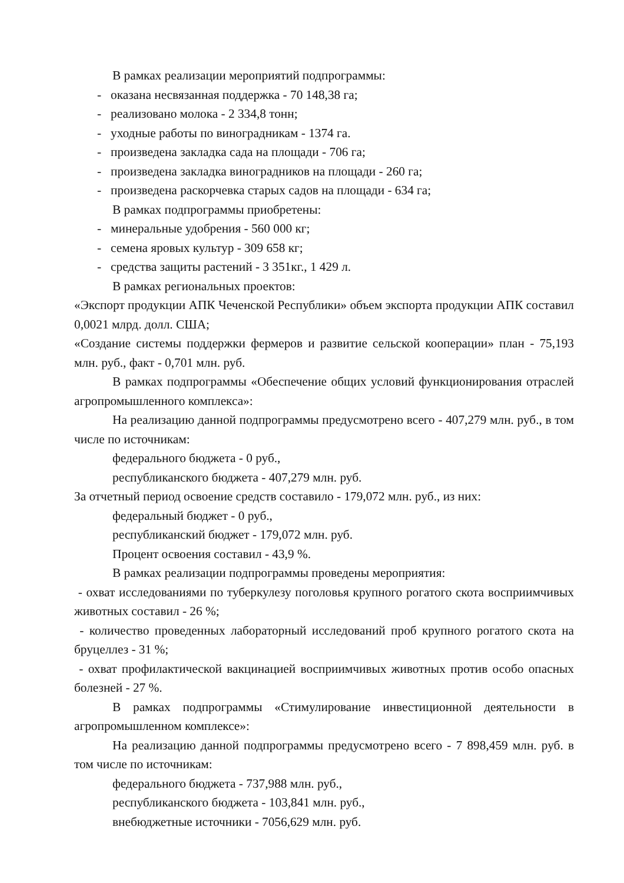В рамках реализации мероприятий подпрограммы:
- оказана несвязанная поддержка - 70 148,38 га;
- реализовано молока - 2 334,8 тонн;
- уходные работы по виноградникам - 1374 га.
- произведена закладка сада на площади - 706 га;
- произведена закладка виноградников на площади - 260 га;
- произведена раскорчевка старых садов на площади - 634 га;
В рамках подпрограммы приобретены:
- минеральные удобрения - 560 000 кг;
- семена яровых культур - 309 658 кг;
- средства защиты растений - 3 351кг., 1 429 л.
В рамках региональных проектов:
«Экспорт продукции АПК Чеченской Республики» объем экспорта продукции АПК составил 0,0021 млрд. долл. США;
«Создание системы поддержки фермеров и развитие сельской кооперации» план - 75,193 млн. руб., факт - 0,701 млн. руб.
В рамках подпрограммы «Обеспечение общих условий функционирования отраслей агропромышленного комплекса»:
На реализацию данной подпрограммы предусмотрено всего - 407,279 млн. руб., в том числе по источникам:
федерального бюджета - 0 руб.,
республиканского бюджета - 407,279 млн. руб.
За отчетный период освоение средств составило - 179,072 млн. руб., из них:
федеральный бюджет - 0 руб.,
республиканский бюджет - 179,072 млн. руб.
Процент освоения составил - 43,9 %.
В рамках реализации подпрограммы проведены мероприятия:
- охват исследованиями по туберкулезу поголовья крупного рогатого скота восприимчивых животных составил - 26 %;
- количество проведенных лабораторный исследований проб крупного рогатого скота на бруцеллез - 31 %;
- охват профилактической вакцинацией восприимчивых животных против особо опасных болезней - 27 %.
В рамках подпрограммы «Стимулирование инвестиционной деятельности в агропромышленном комплексе»:
На реализацию данной подпрограммы предусмотрено всего - 7 898,459 млн. руб. в том числе по источникам:
федерального бюджета - 737,988 млн. руб.,
республиканского бюджета - 103,841 млн. руб.,
внебюджетные источники - 7056,629 млн. руб.